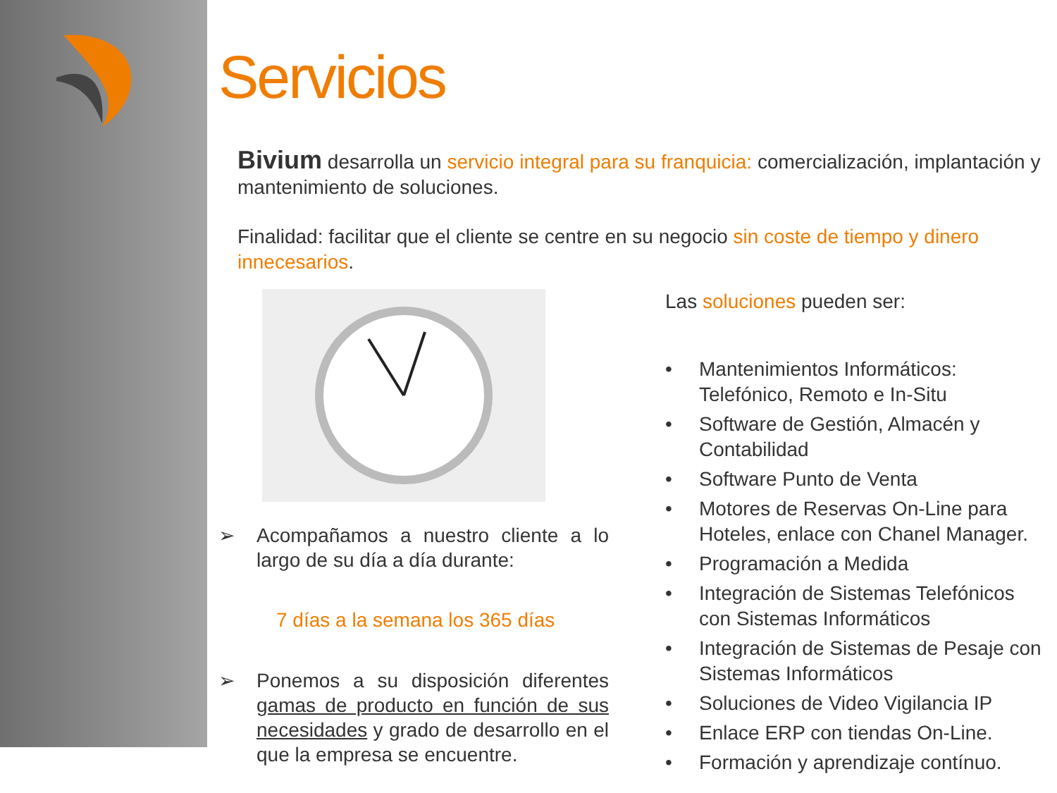Servicios
Bivium desarrolla un servicio integral para su franquicia: comercialización, implantación y mantenimiento de soluciones.
Finalidad: facilitar que el cliente se centre en su negocio sin coste de tiempo y dinero innecesarios.
➢ Acompañamos a nuestro cliente a lo largo de su día a día durante:
7 días a la semana los 365 días
➢ Ponemos a su disposición diferentes gamas de producto en función de sus necesidades y grado de desarrollo en el que la empresa se encuentre.
Las soluciones pueden ser:
• Mantenimientos Informáticos: Telefónico, Remoto e In-Situ
• Software de Gestión, Almacén y Contabilidad
• Software Punto de Venta
• Motores de Reservas On-Line para Hoteles, enlace con Chanel Manager.
• Programación a Medida
• Integración de Sistemas Telefónicos con Sistemas Informáticos
• Integración de Sistemas de Pesaje con Sistemas Informáticos
• Soluciones de Video Vigilancia IP
• Enlace ERP con tiendas On-Line.
• Formación y aprendizaje contínuo.